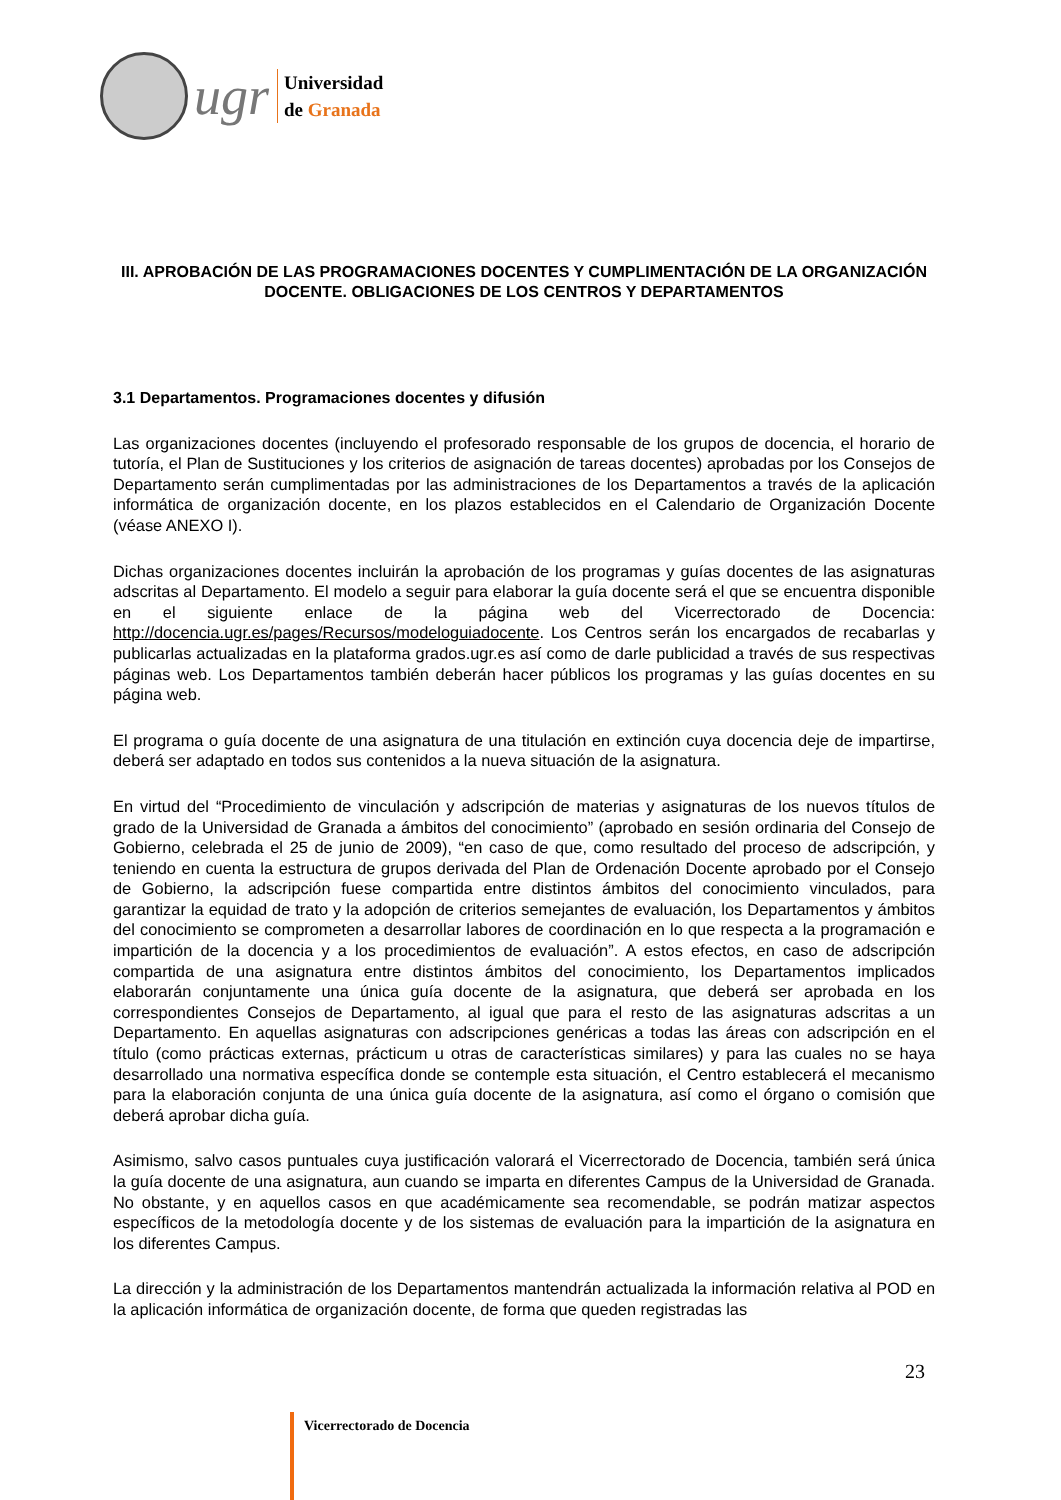ugr
Universidad
de Granada
III. APROBACIÓN DE LAS PROGRAMACIONES DOCENTES Y CUMPLIMENTACIÓN DE LA ORGANIZACIÓN DOCENTE. OBLIGACIONES DE LOS CENTROS Y DEPARTAMENTOS
3.1 Departamentos. Programaciones docentes y difusión
Las organizaciones docentes (incluyendo el profesorado responsable de los grupos de docencia, el horario de tutoría, el Plan de Sustituciones y los criterios de asignación de tareas docentes) aprobadas por los Consejos de Departamento serán cumplimentadas por las administraciones de los Departamentos a través de la aplicación informática de organización docente, en los plazos establecidos en el Calendario de Organización Docente (véase ANEXO I).
Dichas organizaciones docentes incluirán la aprobación de los programas y guías docentes de las asignaturas adscritas al Departamento. El modelo a seguir para elaborar la guía docente será el que se encuentra disponible en el siguiente enlace de la página web del Vicerrectorado de Docencia: http://docencia.ugr.es/pages/Recursos/modeloguiadocente. Los Centros serán los encargados de recabarlas y publicarlas actualizadas en la plataforma grados.ugr.es así como de darle publicidad a través de sus respectivas páginas web. Los Departamentos también deberán hacer públicos los programas y las guías docentes en su página web.
El programa o guía docente de una asignatura de una titulación en extinción cuya docencia deje de impartirse, deberá ser adaptado en todos sus contenidos a la nueva situación de la asignatura.
En virtud del “Procedimiento de vinculación y adscripción de materias y asignaturas de los nuevos títulos de grado de la Universidad de Granada a ámbitos del conocimiento” (aprobado en sesión ordinaria del Consejo de Gobierno, celebrada el 25 de junio de 2009), “en caso de que, como resultado del proceso de adscripción, y teniendo en cuenta la estructura de grupos derivada del Plan de Ordenación Docente aprobado por el Consejo de Gobierno, la adscripción fuese compartida entre distintos ámbitos del conocimiento vinculados, para garantizar la equidad de trato y la adopción de criterios semejantes de evaluación, los Departamentos y ámbitos del conocimiento se comprometen a desarrollar labores de coordinación en lo que respecta a la programación e impartición de la docencia y a los procedimientos de evaluación”. A estos efectos, en caso de adscripción compartida de una asignatura entre distintos ámbitos del conocimiento, los Departamentos implicados elaborarán conjuntamente una única guía docente de la asignatura, que deberá ser aprobada en los correspondientes Consejos de Departamento, al igual que para el resto de las asignaturas adscritas a un Departamento. En aquellas asignaturas con adscripciones genéricas a todas las áreas con adscripción en el título (como prácticas externas, prácticum u otras de características similares) y para las cuales no se haya desarrollado una normativa específica donde se contemple esta situación, el Centro establecerá el mecanismo para la elaboración conjunta de una única guía docente de la asignatura, así como el órgano o comisión que deberá aprobar dicha guía.
Asimismo, salvo casos puntuales cuya justificación valorará el Vicerrectorado de Docencia, también será única la guía docente de una asignatura, aun cuando se imparta en diferentes Campus de la Universidad de Granada. No obstante, y en aquellos casos en que académicamente sea recomendable, se podrán matizar aspectos específicos de la metodología docente y de los sistemas de evaluación para la impartición de la asignatura en los diferentes Campus.
La dirección y la administración de los Departamentos mantendrán actualizada la información relativa al POD en la aplicación informática de organización docente, de forma que queden registradas las
23
Vicerrectorado de Docencia